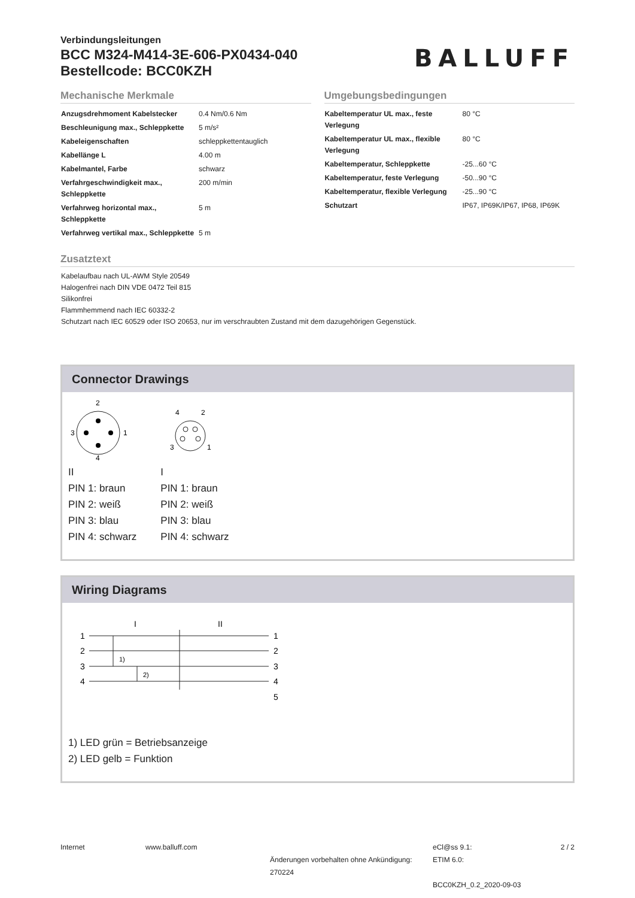Verbindungsleitungen
BCC M324-M414-3E-606-PX0434-040
Bestellcode: BCC0KZH
BALLUFF
Mechanische Merkmale
| Anzugsdrehmoment Kabelstecker | 0.4 Nm/0.6 Nm |
| Beschleunigung max., Schleppkette | 5 m/s² |
| Kabeleigenschaften | schleppkettentauglich |
| Kabellänge L | 4.00 m |
| Kabelmantel, Farbe | schwarz |
| Verfahrgeschwindigkeit max., Schleppkette | 200 m/min |
| Verfahrweg horizontal max., Schleppkette | 5 m |
| Verfahrweg vertikal max., Schleppkette | 5 m |
Umgebungsbedingungen
| Kabeltemperatur UL max., feste Verlegung | 80 °C |
| Kabeltemperatur UL max., flexible Verlegung | 80 °C |
| Kabeltemperatur, Schleppkette | -25...60 °C |
| Kabeltemperatur, feste Verlegung | -50...90 °C |
| Kabeltemperatur, flexible Verlegung | -25...90 °C |
| Schutzart | IP67, IP69K/IP67, IP68, IP69K |
Zusatztext
Kabelaufbau nach UL-AWM Style 20549
Halogenfrei nach DIN VDE 0472 Teil 815
Silikonfrei
Flammhemmend nach IEC 60332-2
Schutzart nach IEC 60529 oder ISO 20653, nur im verschraubten Zustand mit dem dazugehörigen Gegenstück.
Connector Drawings
2
3
1
4
II
PIN 1: braun
PIN 2: weiß
PIN 3: blau
PIN 4: schwarz
4
2
3
1
I
PIN 1: braun
PIN 2: weiß
PIN 3: blau
PIN 4: schwarz
Wiring Diagrams
I
II
1
2
3
4
1
2
3
4
5
1)
2)
1) LED grün = Betriebsanzeige
2) LED gelb = Funktion
Internet www.balluff.com
Änderungen vorbehalten ohne Ankündigung: 270224
eCl@ss 9.1:
ETIM 6.0:
BCC0KZH_0.2_2020-09-03
2 / 2